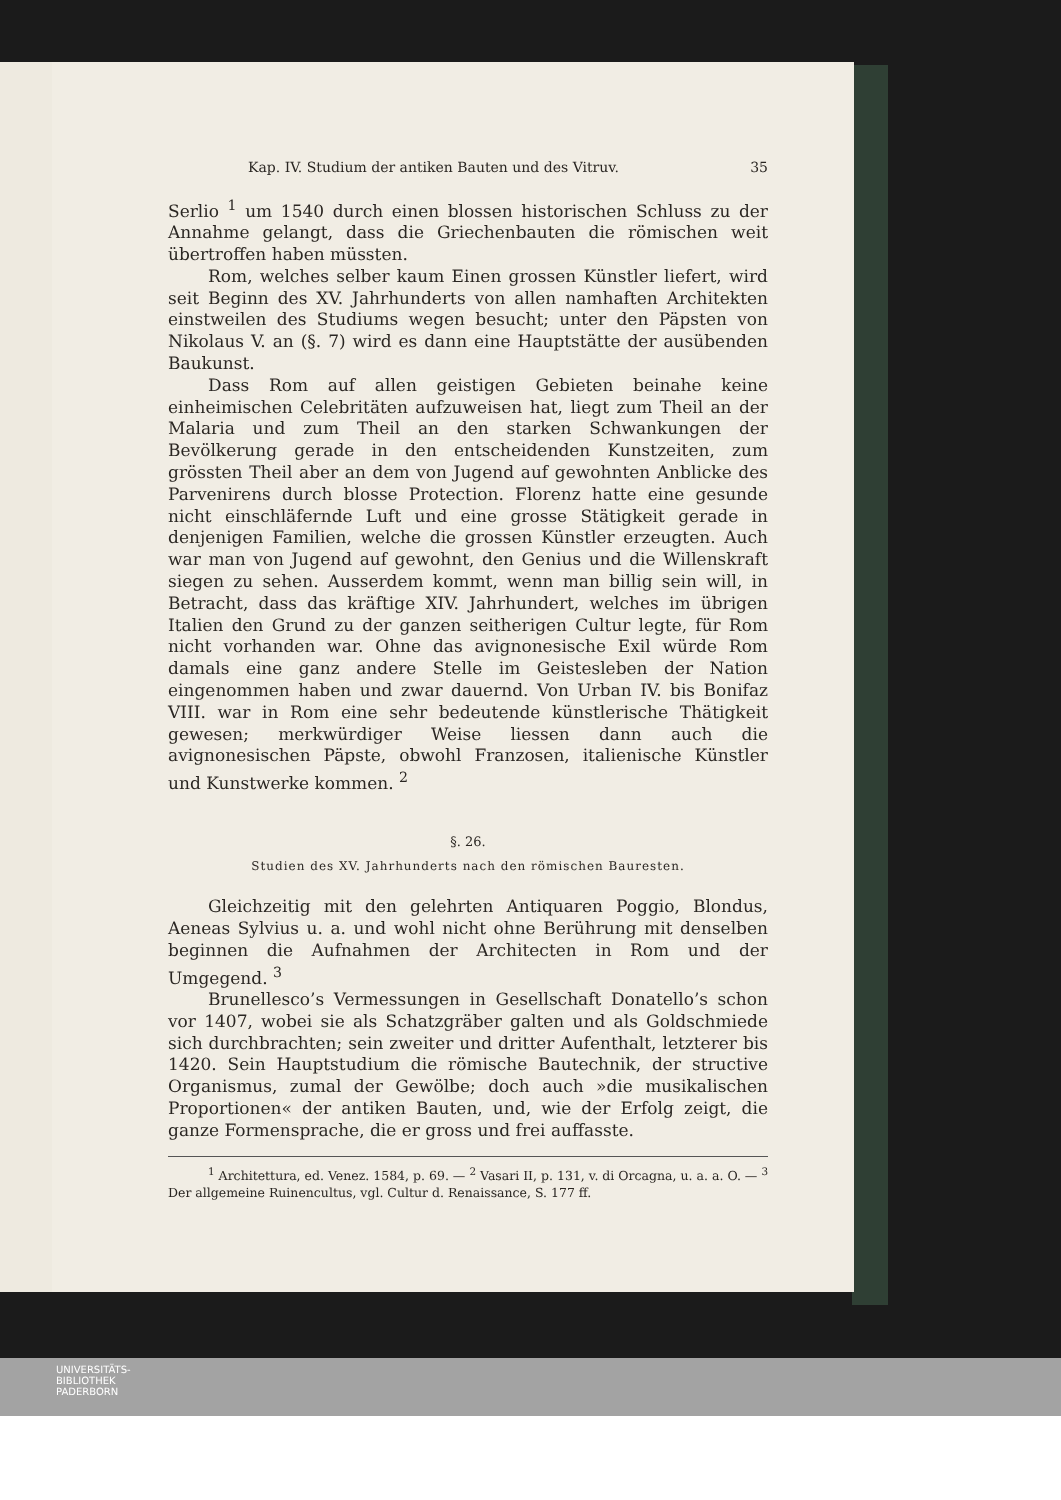Kap. IV. Studium der antiken Bauten und des Vitruv. 35
Serlio <sup>1</sup> um 1540 durch einen blossen historischen Schluss zu der Annahme gelangt, dass die Griechenbauten die römischen weit übertroffen haben müssten.
Rom, welches selber kaum Einen grossen Künstler liefert, wird seit Beginn des XV. Jahrhunderts von allen namhaften Architekten einstweilen des Studiums wegen besucht; unter den Päpsten von Nikolaus V. an (§. 7) wird es dann eine Hauptstätte der ausübenden Baukunst.
Dass Rom auf allen geistigen Gebieten beinahe keine einheimischen Celebritäten aufzuweisen hat, liegt zum Theil an der Malaria und zum Theil an den starken Schwankungen der Bevölkerung gerade in den entscheidenden Kunstzeiten, zum grössten Theil aber an dem von Jugend auf gewohnten Anblicke des Parvenirens durch blosse Protection. Florenz hatte eine gesunde nicht einschläfernde Luft und eine grosse Stätigkeit gerade in denjenigen Familien, welche die grossen Künstler erzeugten. Auch war man von Jugend auf gewohnt, den Genius und die Willenskraft siegen zu sehen. Ausserdem kommt, wenn man billig sein will, in Betracht, dass das kräftige XIV. Jahrhundert, welches im übrigen Italien den Grund zu der ganzen seitherigen Cultur legte, für Rom nicht vorhanden war. Ohne das avignonesische Exil würde Rom damals eine ganz andere Stelle im Geistesleben der Nation eingenommen haben und zwar dauernd. Von Urban IV. bis Bonifaz VIII. war in Rom eine sehr bedeutende künstlerische Thätigkeit gewesen; merkwürdiger Weise liessen dann auch die avignonesischen Päpste, obwohl Franzosen, italienische Künstler und Kunstwerke kommen. <sup>2</sup>
§. 26.
Studien des XV. Jahrhunderts nach den römischen Bauresten.
Gleichzeitig mit den gelehrten Antiquaren Poggio, Blondus, Aeneas Sylvius u. a. und wohl nicht ohne Berührung mit denselben beginnen die Aufnahmen der Architecten in Rom und der Umgegend. <sup>3</sup>
Brunellesco’s Vermessungen in Gesellschaft Donatello’s schon vor 1407, wobei sie als Schatzgräber galten und als Goldschmiede sich durchbrachten; sein zweiter und dritter Aufenthalt, letzterer bis 1420. Sein Hauptstudium die römische Bautechnik, der structive Organismus, zumal der Gewölbe; doch auch »die musikalischen Proportionen« der antiken Bauten, und, wie der Erfolg zeigt, die ganze Formensprache, die er gross und frei auffasste.
<sup>1</sup> Architettura, ed. Venez. 1584, p. 69. — <sup>2</sup> Vasari II, p. 131, v. di Orcagna, u. a. a. O. — <sup>3</sup> Der allgemeine Ruinencultus, vgl. Cultur d. Renaissance, S. 177 ff.
UNIVERSITÄTS-
BIBLIOTHEK
PADERBORN